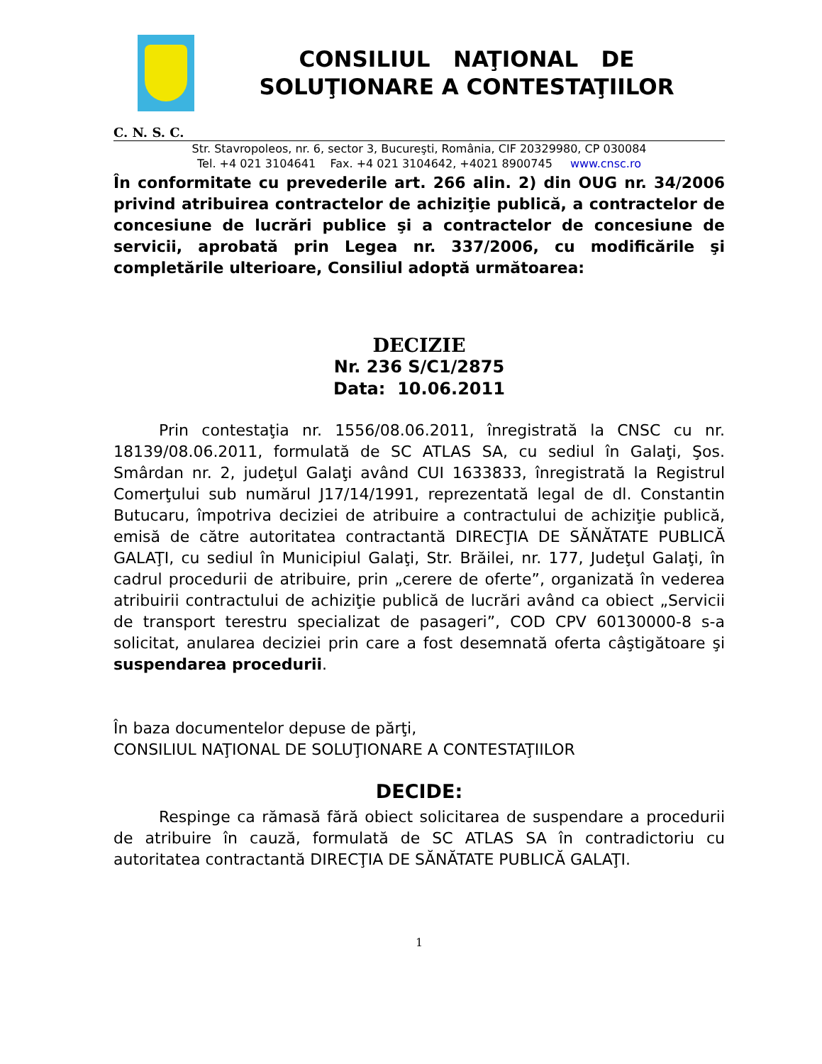CONSILIUL NAŢIONAL DE
SOLUŢIONARE A CONTESTAŢIILOR
C. N. S. C.
Str. Stavropoleos, nr. 6, sector 3, Bucureşti, România, CIF 20329980, CP 030084
Tel. +4 021 3104641 Fax. +4 021 3104642, +4021 8900745 www.cnsc.ro
În conformitate cu prevederile art. 266 alin. 2) din OUG nr. 34/2006 privind atribuirea contractelor de achiziţie publică, a contractelor de concesiune de lucrări publice şi a contractelor de concesiune de servicii, aprobată prin Legea nr. 337/2006, cu modificările şi completările ulterioare, Consiliul adoptă următoarea:
DECIZIE
Nr. 236 S/C1/2875
Data: 10.06.2011
Prin contestaţia nr. 1556/08.06.2011, înregistrată la CNSC cu nr. 18139/08.06.2011, formulată de SC ATLAS SA, cu sediul în Galaţi, Şos. Smârdan nr. 2, judeţul Galaţi având CUI 1633833, înregistrată la Registrul Comerţului sub numărul J17/14/1991, reprezentată legal de dl. Constantin Butucaru, împotriva deciziei de atribuire a contractului de achiziţie publică, emisă de către autoritatea contractantă DIRECŢIA DE SĂNĂTATE PUBLICĂ GALAŢI, cu sediul în Municipiul Galaţi, Str. Brăilei, nr. 177, Judeţul Galaţi, în cadrul procedurii de atribuire, prin „cerere de oferte”, organizată în vederea atribuirii contractului de achiziţie publică de lucrări având ca obiect „Servicii de transport terestru specializat de pasageri”, COD CPV 60130000-8 s-a solicitat, anularea deciziei prin care a fost desemnată oferta câştigătoare şi suspendarea procedurii.
În baza documentelor depuse de părţi,
CONSILIUL NAŢIONAL DE SOLUŢIONARE A CONTESTAŢIILOR
DECIDE:
Respinge ca rămasă fără obiect solicitarea de suspendare a procedurii de atribuire în cauză, formulată de SC ATLAS SA în contradictoriu cu autoritatea contractantă DIRECŢIA DE SĂNĂTATE PUBLICĂ GALAŢI.
1